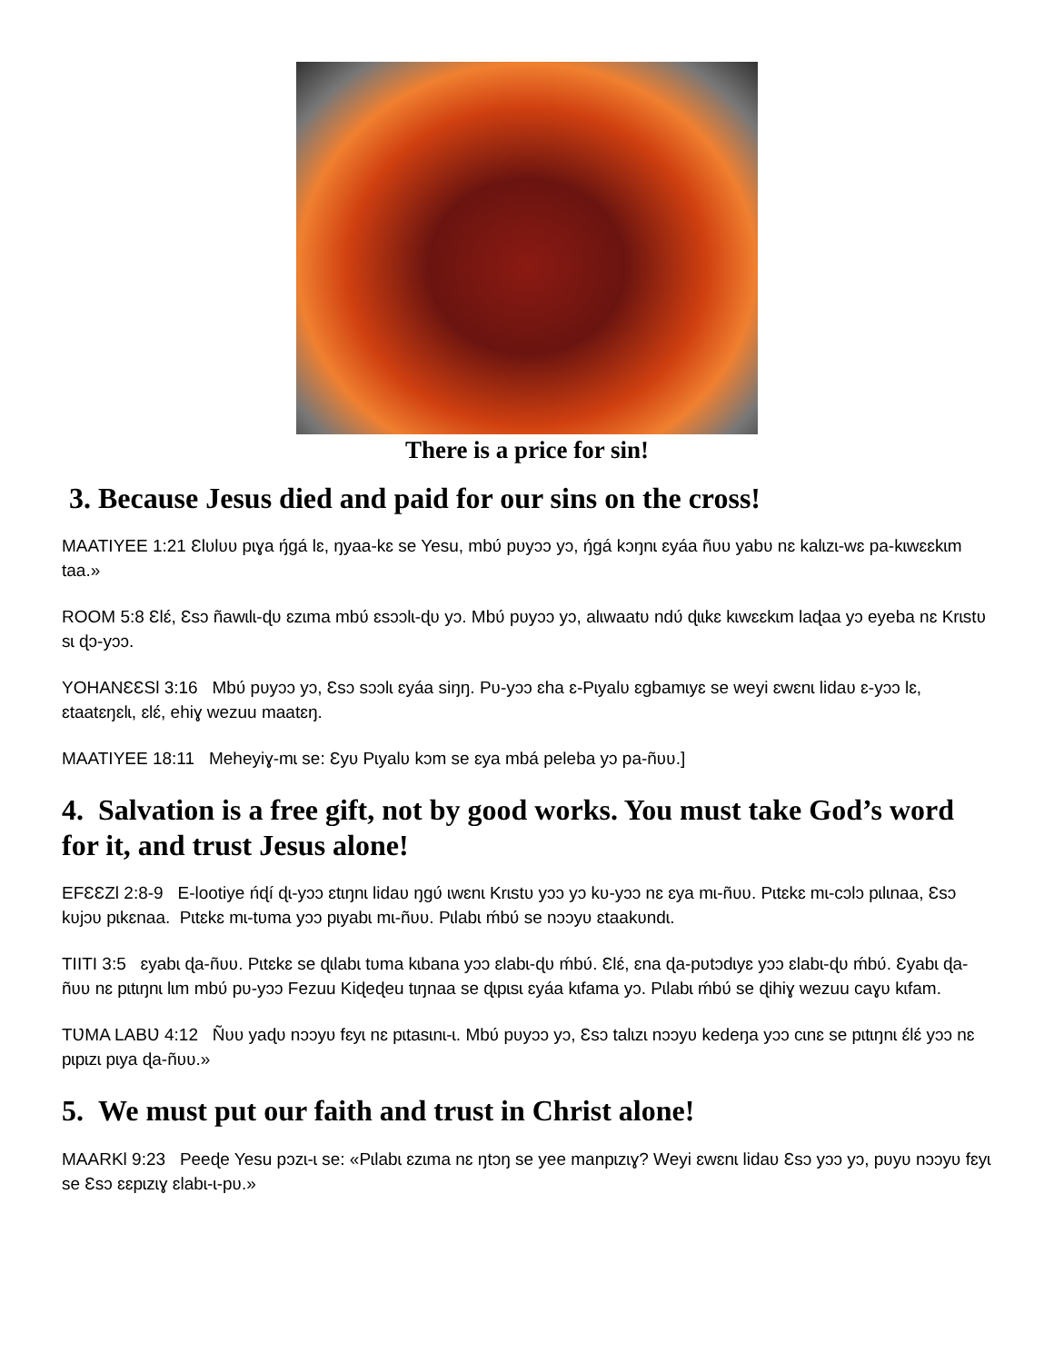There is a price for sin!
3. Because Jesus died and paid for our sins on the cross!
MAATIYEE 1:21 Ɛlʋlʋʋ pɩɣa ŋ́gá lɛ, ŋyaa-kɛ se Yesu, mbʋ́ pʋyɔɔ yɔ, ŋ́gá kɔŋnɩ ɛyáa ñʋʋ yabʋ nɛ kalɩzɩ-wɛ pa-kɩwɛɛkɩm taa.»
ROOM 5:8 Ɛlɛ́, Ɛsɔ ñawɩlɩ-ɖʋ ɛzɩma mbʋ́ ɛsɔɔlɩ-ɖʋ yɔ. Mbʋ́ pʋyɔɔ yɔ, alɩwaatʋ ndʋ́ ɖɩɩkɛ kɩwɛɛkɩm laɖaa yɔ eyeba nɛ Krɩstʋ sɩ ɖɔ-yɔɔ.
YOHANƐƐSƖ 3:16 Mbʋ́ pʋyɔɔ yɔ, Ɛsɔ sɔɔlɩ ɛyáa siŋŋ. Pʋ-yɔɔ ɛha ɛ-Pɩyalʋ ɛgbamɩyɛ se weyi ɛwɛnɩ lidaʋ ɛ-yɔɔ lɛ, ɛtaatɛŋɛlɩ, ɛlɛ́, ehiɣ wezuu maatɛŋ.
MAATIYEE 18:11 Meheyiɣ-mɩ se: Ɛyʋ Pɩyalʋ kɔm se ɛya mbá peleba yɔ pa-ñʋʋ.]
4. Salvation is a free gift, not by good works. You must take God’s word for it, and trust Jesus alone!
EFƐƐZƖ 2:8-9 E-lootiye ńɖí ɖɩ-yɔɔ ɛtɩŋnɩ lidaʋ ŋgʋ́ ɩwɛnɩ Krɩstʋ yɔɔ yɔ kʋ-yɔɔ nɛ ɛya mɩ-ñʋʋ. Pɩtɛkɛ mɩ-cɔlɔ pɩlɩnaa, Ɛsɔ kʋjɔʋ pɩkɛnaa. Pɩtɛkɛ mɩ-tʋma yɔɔ pɩyabɩ mɩ-ñʋʋ. Pɩlabɩ ḿbʋ́ se nɔɔyʋ ɛtaakʋndɩ.
TIITI 3:5 ɛyabɩ ɖa-ñʋʋ. Pɩtɛkɛ se ɖɩlabɩ tʋma kɩbana yɔɔ ɛlabɩ-ɖʋ ḿbʋ́. Ɛlɛ́, ɛna ɖa-pʋtɔdɩyɛ yɔɔ ɛlabɩ-ɖʋ ḿbʋ́. Ɛyabɩ ɖa-ñʋʋ nɛ pɩtɩŋnɩ lɩm mbʋ́ pʋ-yɔɔ Fezuu Kiɖeɖeu tɩŋnaa se ɖɩpɩsɩ ɛyáa kɩfama yɔ. Pɩlabɩ ḿbʋ́ se ɖihiɣ wezuu caɣʋ kɩfam.
TƲMA LABƲ 4:12 Ñʋʋ yaɖʋ nɔɔyʋ fɛyɩ nɛ pɩtasɩnɩ-ɩ. Mbʋ́ pʋyɔɔ yɔ, Ɛsɔ talɩzɩ nɔɔyʋ kedeŋa yɔɔ cɩnɛ se pɩtɩŋnɩ ɛ́lɛ́ yɔɔ nɛ pɩpɩzɩ pɩya ɖa-ñʋʋ.»
5. We must put our faith and trust in Christ alone!
MAARKƖ 9:23 Peeɖe Yesu pɔzɩ-ɩ se: «Pɩlabɩ ɛzɩma nɛ ŋtɔŋ se yee manpɩzɩɣ? Weyi ɛwɛnɩ lidaʋ Ɛsɔ yɔɔ yɔ, pʋyʋ nɔɔyʋ fɛyɩ se Ɛsɔ ɛɛpɩzɩɣ ɛlabɩ-ɩ-pʋ.»